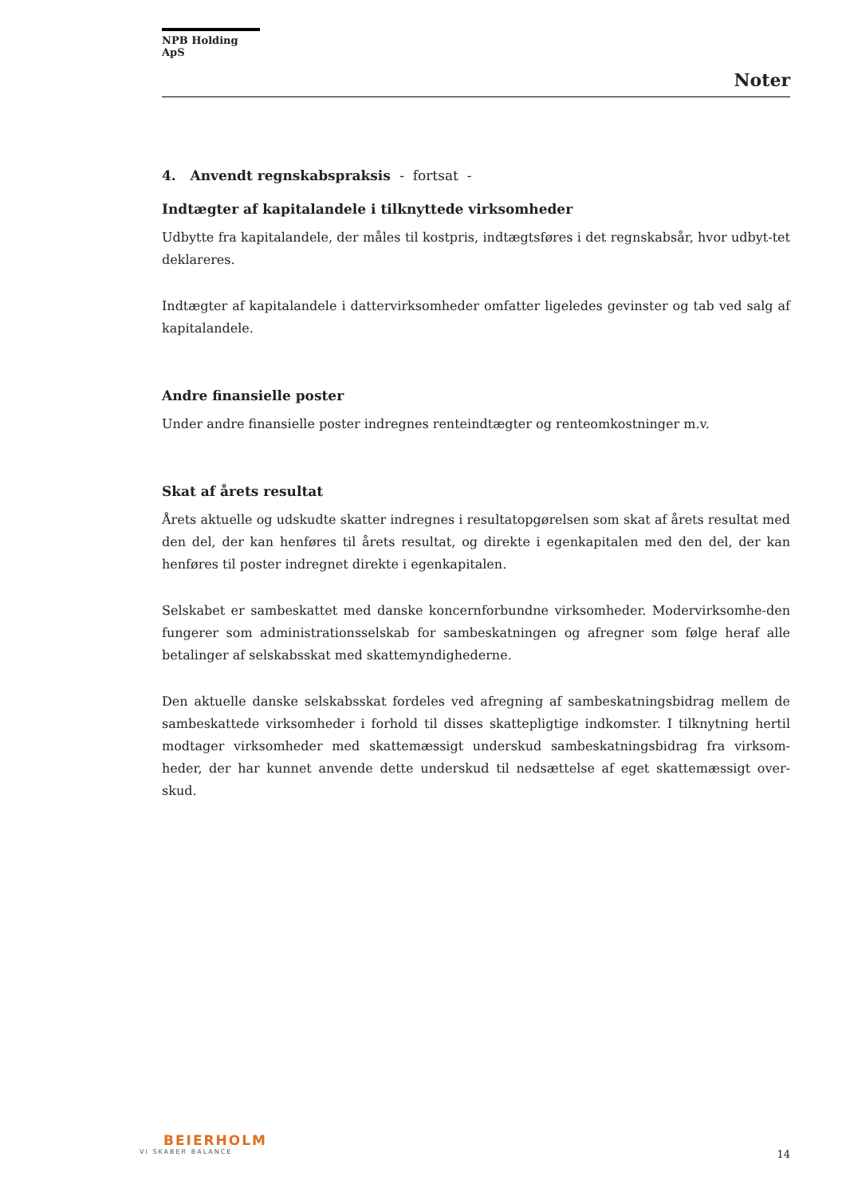NPB Holding ApS
Noter
4. Anvendt regnskabspraksis - fortsat -
Indtægter af kapitalandele i tilknyttede virksomheder
Udbytte fra kapitalandele, der måles til kostpris, indtægtsføres i det regnskabsår, hvor udbyt-tet deklareres.
Indtægter af kapitalandele i dattervirksomheder omfatter ligeledes gevinster og tab ved salg af kapitalandele.
Andre finansielle poster
Under andre finansielle poster indregnes renteindtægter og renteomkostninger m.v.
Skat af årets resultat
Årets aktuelle og udskudte skatter indregnes i resultatopgørelsen som skat af årets resultat med den del, der kan henføres til årets resultat, og direkte i egenkapitalen med den del, der kan henføres til poster indregnet direkte i egenkapitalen.
Selskabet er sambeskattet med danske koncernforbundne virksomheder. Modervirksomhe-den fungerer som administrationsselskab for sambeskatningen og afregner som følge heraf alle betalinger af selskabsskat med skattemyndighederne.
Den aktuelle danske selskabsskat fordeles ved afregning af sambeskatningsbidrag mellem de sambeskattede virksomheder i forhold til disses skattepligtige indkomster. I tilknytning hertil modtager virksomheder med skattemæssigt underskud sambeskatningsbidrag fra virksom-heder, der har kunnet anvende dette underskud til nedsættelse af eget skattemæssigt over-skud.
BEIERHOLM
VI SKABER BALANCE
14